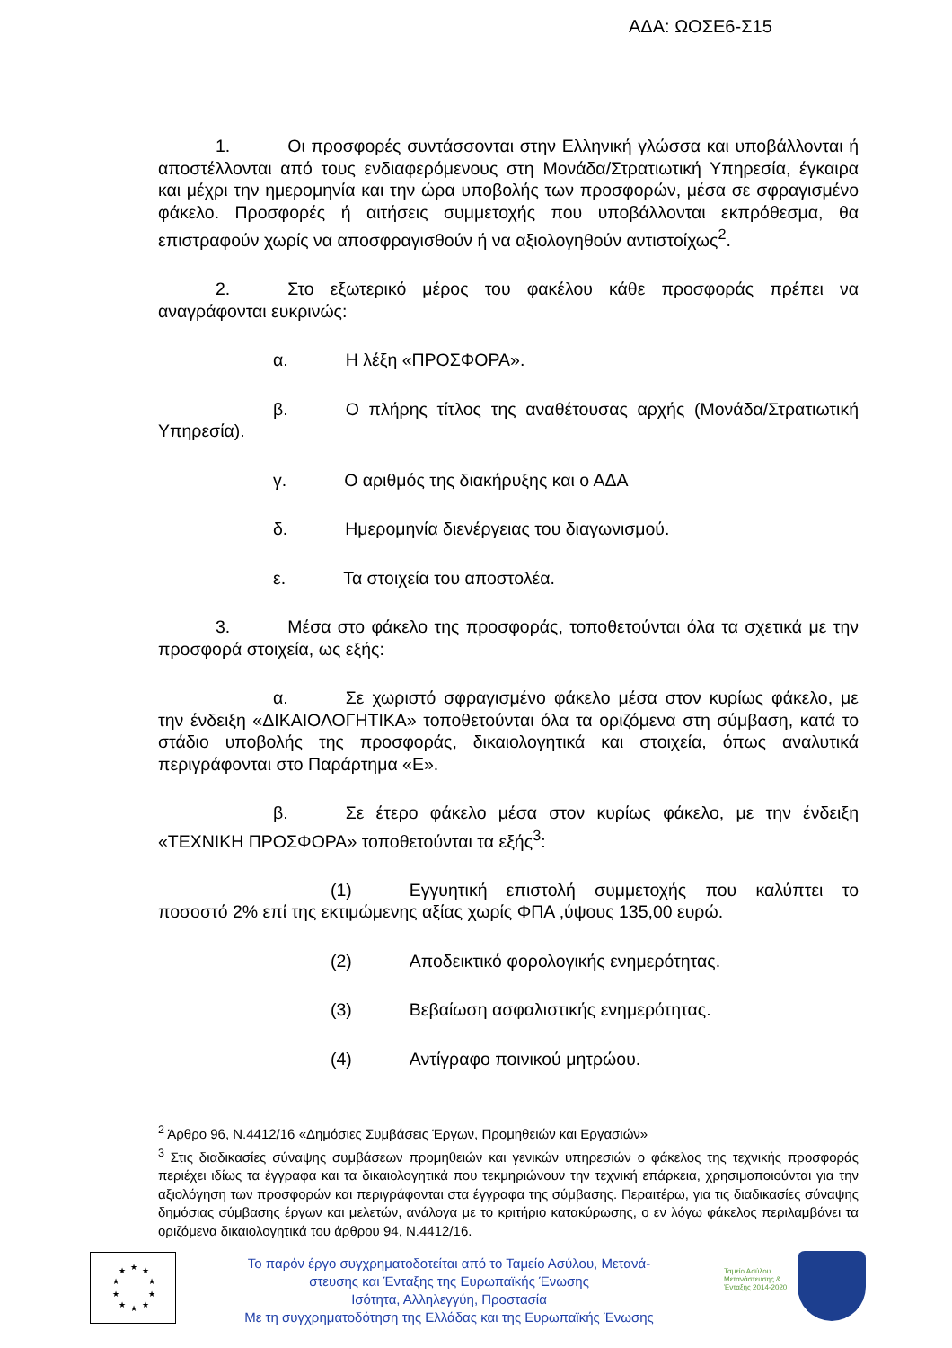ΑΔΑ: ΩΟΣΕ6-Σ15
1. Οι προσφορές συντάσσονται στην Ελληνική γλώσσα και υποβάλλονται ή αποστέλλονται από τους ενδιαφερόμενους στη Μονάδα/Στρατιωτική Υπηρεσία, έγκαιρα και μέχρι την ημερομηνία και την ώρα υποβολής των προσφορών, μέσα σε σφραγισμένο φάκελο. Προσφορές ή αιτήσεις συμμετοχής που υποβάλλονται εκπρόθεσμα, θα επιστραφούν χωρίς να αποσφραγισθούν ή να αξιολογηθούν αντιστοίχως<sup>2</sup>.
2. Στο εξωτερικό μέρος του φακέλου κάθε προσφοράς πρέπει να αναγράφονται ευκρινώς:
α. Η λέξη «ΠΡΟΣΦΟΡΑ».
β. Ο πλήρης τίτλος της αναθέτουσας αρχής (Μονάδα/Στρατιωτική Υπηρεσία).
γ. Ο αριθμός της διακήρυξης και ο ΑΔΑ
δ. Ημερομηνία διενέργειας του διαγωνισμού.
ε. Τα στοιχεία του αποστολέα.
3. Μέσα στο φάκελο της προσφοράς, τοποθετούνται όλα τα σχετικά με την προσφορά στοιχεία, ως εξής:
α. Σε χωριστό σφραγισμένο φάκελο μέσα στον κυρίως φάκελο, με την ένδειξη «ΔΙΚΑΙΟΛΟΓΗΤΙΚΑ» τοποθετούνται όλα τα οριζόμενα στη σύμβαση, κατά το στάδιο υποβολής της προσφοράς, δικαιολογητικά και στοιχεία, όπως αναλυτικά περιγράφονται στο Παράρτημα «Ε».
β. Σε έτερο φάκελο μέσα στον κυρίως φάκελο, με την ένδειξη «ΤΕΧΝΙΚΗ ΠΡΟΣΦΟΡΑ» τοποθετούνται τα εξής<sup>3</sup>:
(1) Εγγυητική επιστολή συμμετοχής που καλύπτει το ποσοστό 2% επί της εκτιμώμενης αξίας χωρίς ΦΠΑ ,ύψους 135,00 ευρώ.
(2) Αποδεικτικό φορολογικής ενημερότητας.
(3) Βεβαίωση ασφαλιστικής ενημερότητας.
(4) Αντίγραφο ποινικού μητρώου.
<sup>2</sup> Άρθρο 96, Ν.4412/16 «Δημόσιες Συμβάσεις Έργων, Προμηθειών και Εργασιών»
<sup>3</sup> Στις διαδικασίες σύναψης συμβάσεων προμηθειών και γενικών υπηρεσιών ο φάκελος της τεχνικής προσφοράς περιέχει ιδίως τα έγγραφα και τα δικαιολογητικά που τεκμηριώνουν την τεχνική επάρκεια, χρησιμοποιούνται για την αξιολόγηση των προσφορών και περιγράφονται στα έγγραφα της σύμβασης. Περαιτέρω, για τις διαδικασίες σύναψης δημόσιας σύμβασης έργων και μελετών, ανάλογα με το κριτήριο κατακύρωσης, ο εν λόγω φάκελος περιλαμβάνει τα οριζόμενα δικαιολογητικά του άρθρου 94, Ν.4412/16.
★
★
★
★
★
★
★
★
★
★
Το παρόν έργο συγχρηματοδοτείται από το Ταμείο Ασύλου, Μετανά-
στευσης και Ένταξης της Ευρωπαϊκής Ένωσης
Ισότητα, Αλληλεγγύη, Προστασία
Με τη συγχρηματοδότηση της Ελλάδας και της Ευρωπαϊκής Ένωσης
Ταμείο Ασύλου Μετανάστευσης & Ένταξης 2014-2020